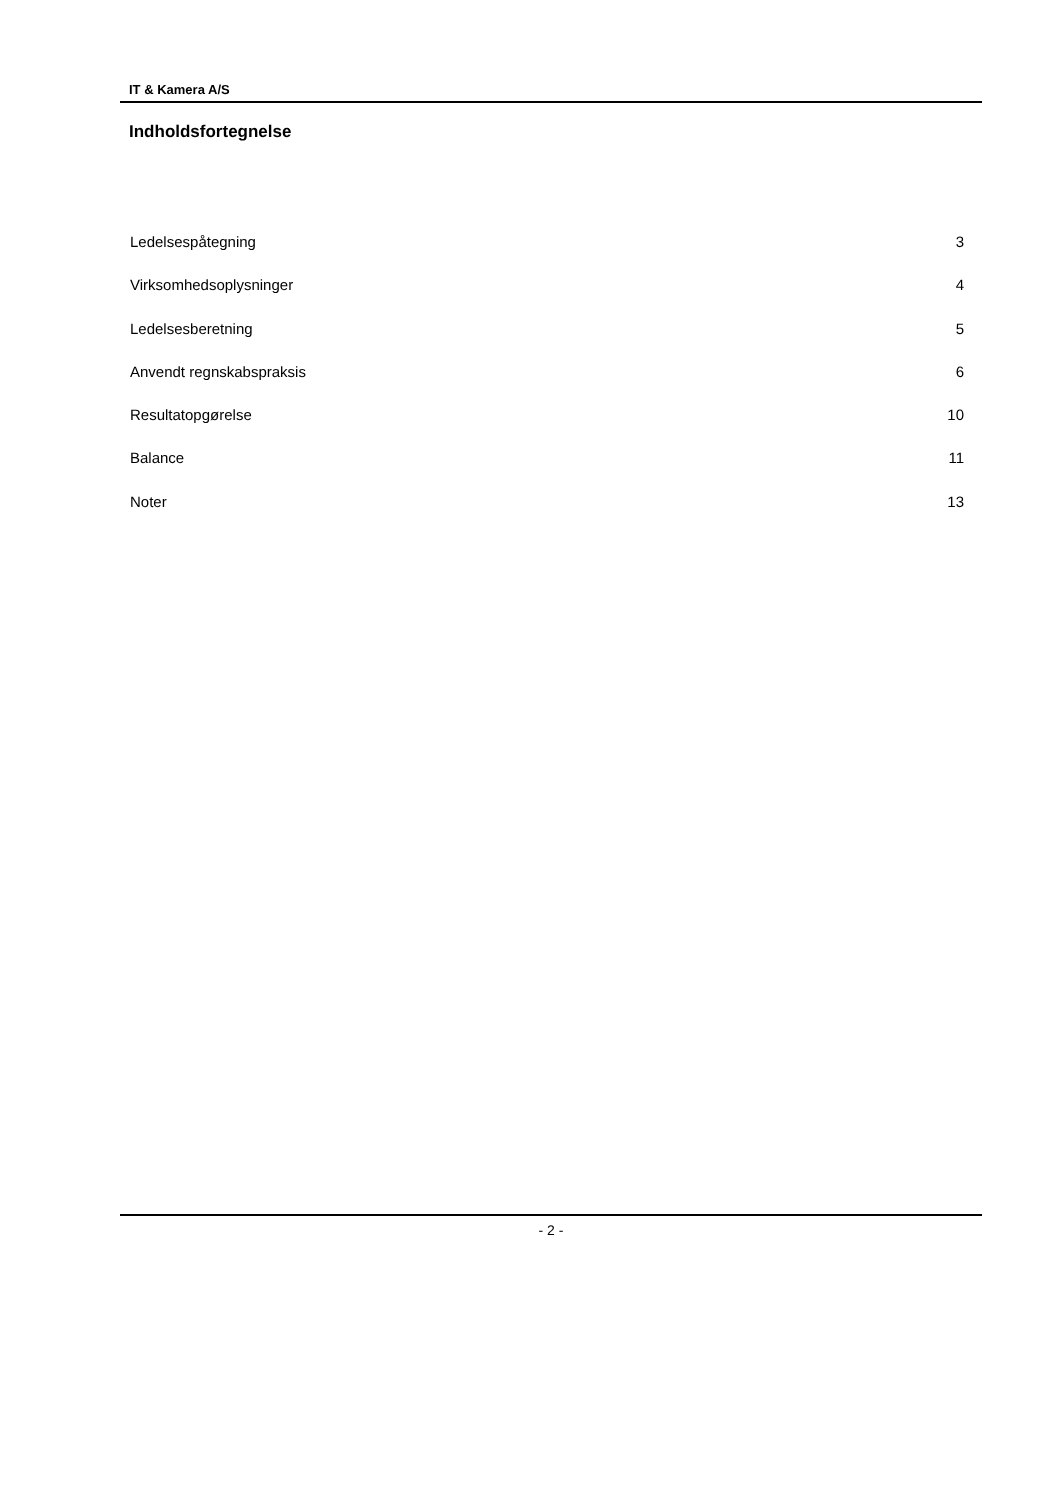IT & Kamera A/S
Indholdsfortegnelse
Ledelsespåtegning 3
Virksomhedsoplysninger 4
Ledelsesberetning 5
Anvendt regnskabspraksis 6
Resultatopgørelse 10
Balance 11
Noter 13
- 2 -